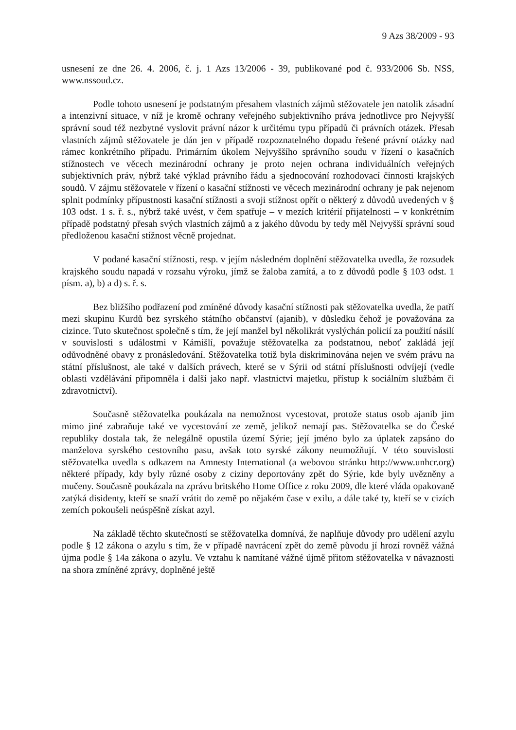9 Azs 38/2009 - 93
usnesení ze dne 26. 4. 2006, č. j. 1 Azs 13/2006 - 39, publikované pod č. 933/2006 Sb. NSS, www.nssoud.cz.
Podle tohoto usnesení je podstatným přesahem vlastních zájmů stěžovatele jen natolik zásadní a intenzivní situace, v níž je kromě ochrany veřejného subjektivního práva jednotlivce pro Nejvyšší správní soud též nezbytné vyslovit právní názor k určitému typu případů či právních otázek. Přesah vlastních zájmů stěžovatele je dán jen v případě rozpoznatelného dopadu řešené právní otázky nad rámec konkrétního případu. Primárním úkolem Nejvyššího správního soudu v řízení o kasačních stížnostech ve věcech mezinárodní ochrany je proto nejen ochrana individuálních veřejných subjektivních práv, nýbrž také výklad právního řádu a sjednocování rozhodovací činnosti krajských soudů. V zájmu stěžovatele v řízení o kasační stížnosti ve věcech mezinárodní ochrany je pak nejenom splnit podmínky přípustnosti kasační stížnosti a svoji stížnost opřít o některý z důvodů uvedených v § 103 odst. 1 s. ř. s., nýbrž také uvést, v čem spatřuje – v mezích kritérií přijatelnosti – v konkrétním případě podstatný přesah svých vlastních zájmů a z jakého důvodu by tedy měl Nejvyšší správní soud předloženou kasační stížnost věcně projednat.
V podané kasační stížnosti, resp. v jejím následném doplnění stěžovatelka uvedla, že rozsudek krajského soudu napadá v rozsahu výroku, jímž se žaloba zamítá, a to z důvodů podle § 103 odst. 1 písm. a), b) a d) s. ř. s.
Bez bližšího podřazení pod zmíněné důvody kasační stížnosti pak stěžovatelka uvedla, že patří mezi skupinu Kurdů bez syrského státního občanství (ajanib), v důsledku čehož je považována za cizince. Tuto skutečnost společně s tím, že její manžel byl několikrát vyslýchán policií za použití násilí v souvislosti s událostmi v Kámišlí, považuje stěžovatelka za podstatnou, neboť zakládá její odůvodněné obavy z pronásledování. Stěžovatelka totiž byla diskriminována nejen ve svém právu na státní příslušnost, ale také v dalších právech, které se v Sýrii od státní příslušnosti odvíjejí (vedle oblasti vzdělávání připomněla i další jako např. vlastnictví majetku, přístup k sociálním službám či zdravotnictví).
Současně stěžovatelka poukázala na nemožnost vycestovat, protože status osob ajanib jim mimo jiné zabraňuje také ve vycestování ze země, jelikož nemají pas. Stěžovatelka se do České republiky dostala tak, že nelegálně opustila území Sýrie; její jméno bylo za úplatek zapsáno do manželova syrského cestovního pasu, avšak toto syrské zákony neumožňují. V této souvislosti stěžovatelka uvedla s odkazem na Amnesty International (a webovou stránku http://www.unhcr.org) některé případy, kdy byly různé osoby z ciziny deportovány zpět do Sýrie, kde byly uvězněny a mučeny. Současně poukázala na zprávu britského Home Office z roku 2009, dle které vláda opakovaně zatýká disidenty, kteří se snaží vrátit do země po nějakém čase v exilu, a dále také ty, kteří se v cizích zemích pokoušeli neúspěšně získat azyl.
Na základě těchto skutečností se stěžovatelka domnívá, že naplňuje důvody pro udělení azylu podle § 12 zákona o azylu s tím, že v případě navrácení zpět do země původu jí hrozí rovněž vážná újma podle § 14a zákona o azylu. Ve vztahu k namítané vážné újmě přitom stěžovatelka v návaznosti na shora zmíněné zprávy, doplněné ještě